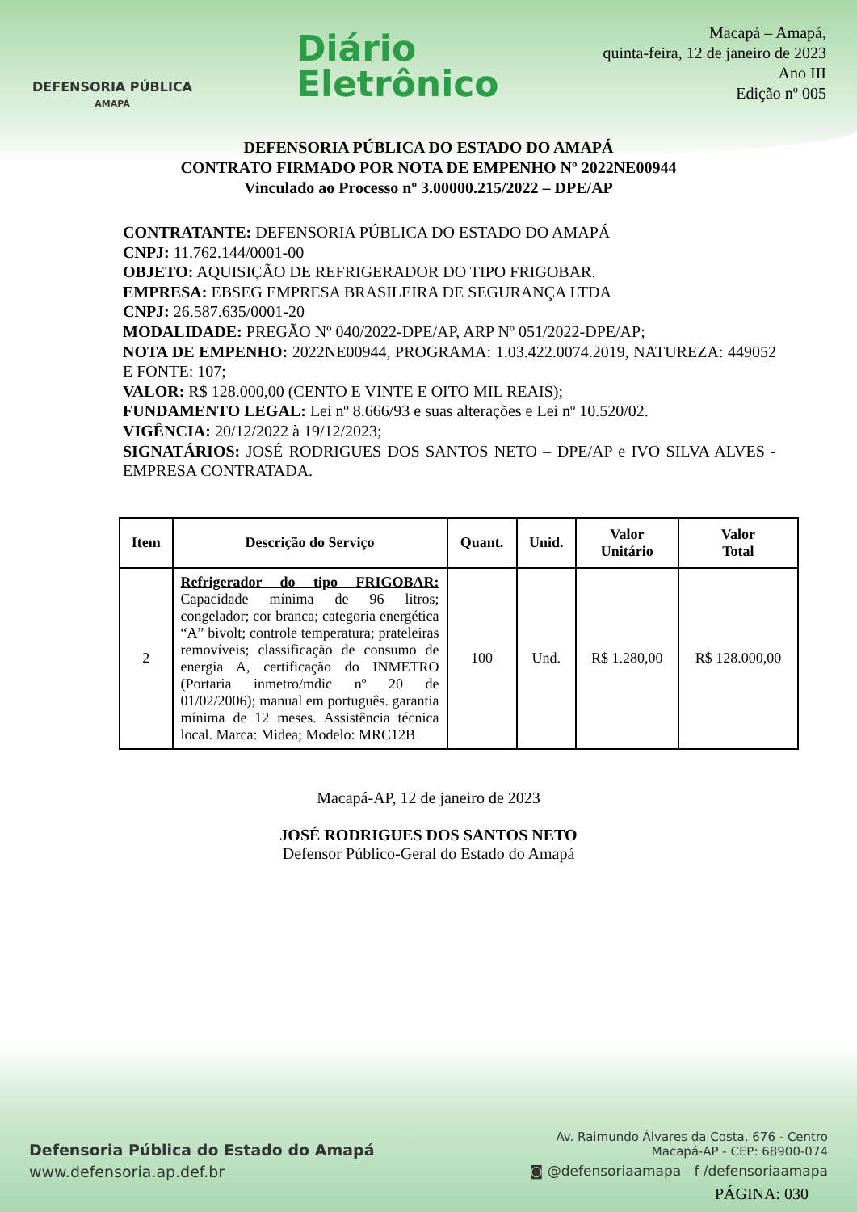DEFENSORIA PÚBLICA
AMAPÁ
Diário
Eletrônico
Macapá – Amapá,
quinta-feira, 12 de janeiro de 2023
Ano III
Edição nº 005
DEFENSORIA PÚBLICA DO ESTADO DO AMAPÁ
CONTRATO FIRMADO POR NOTA DE EMPENHO Nº 2022NE00944
Vinculado ao Processo nº 3.00000.215/2022 – DPE/AP
CONTRATANTE: DEFENSORIA PÚBLICA DO ESTADO DO AMAPÁ
CNPJ: 11.762.144/0001-00
OBJETO: AQUISIÇÃO DE REFRIGERADOR DO TIPO FRIGOBAR.
EMPRESA: EBSEG EMPRESA BRASILEIRA DE SEGURANÇA LTDA
CNPJ: 26.587.635/0001-20
MODALIDADE: PREGÃO Nº 040/2022-DPE/AP, ARP Nº 051/2022-DPE/AP;
NOTA DE EMPENHO: 2022NE00944, PROGRAMA: 1.03.422.0074.2019, NATUREZA: 449052 E FONTE: 107;
VALOR: R$ 128.000,00 (CENTO E VINTE E OITO MIL REAIS);
FUNDAMENTO LEGAL: Lei nº 8.666/93 e suas alterações e Lei nº 10.520/02.
VIGÊNCIA: 20/12/2022 à 19/12/2023;
SIGNATÁRIOS: JOSÉ RODRIGUES DOS SANTOS NETO – DPE/AP e IVO SILVA ALVES - EMPRESA CONTRATADA.
| Item | Descrição do Serviço | Quant. | Unid. | Valor Unitário | Valor Total |
| --- | --- | --- | --- | --- | --- |
| 2 | Refrigerador do tipo FRIGOBAR: Capacidade mínima de 96 litros; congelador; cor branca; categoria energética “A” bivolt; controle temperatura; prateleiras removíveis; classificação de consumo de energia A, certificação do INMETRO (Portaria inmetro/mdic nº 20 de 01/02/2006); manual em português. garantia mínima de 12 meses. Assistência técnica local. Marca: Midea; Modelo: MRC12B | 100 | Und. | R$ 1.280,00 | R$ 128.000,00 |
Macapá-AP, 12 de janeiro de 2023
JOSÉ RODRIGUES DOS SANTOS NETO
Defensor Público-Geral do Estado do Amapá
Defensoria Pública do Estado do Amapá
www.defensoria.ap.def.br
Av. Raimundo Álvares da Costa, 676 - Centro
Macapá-AP - CEP: 68900-074
◙ @defensoriaamapa f /defensoriaamapa
PÁGINA: 030